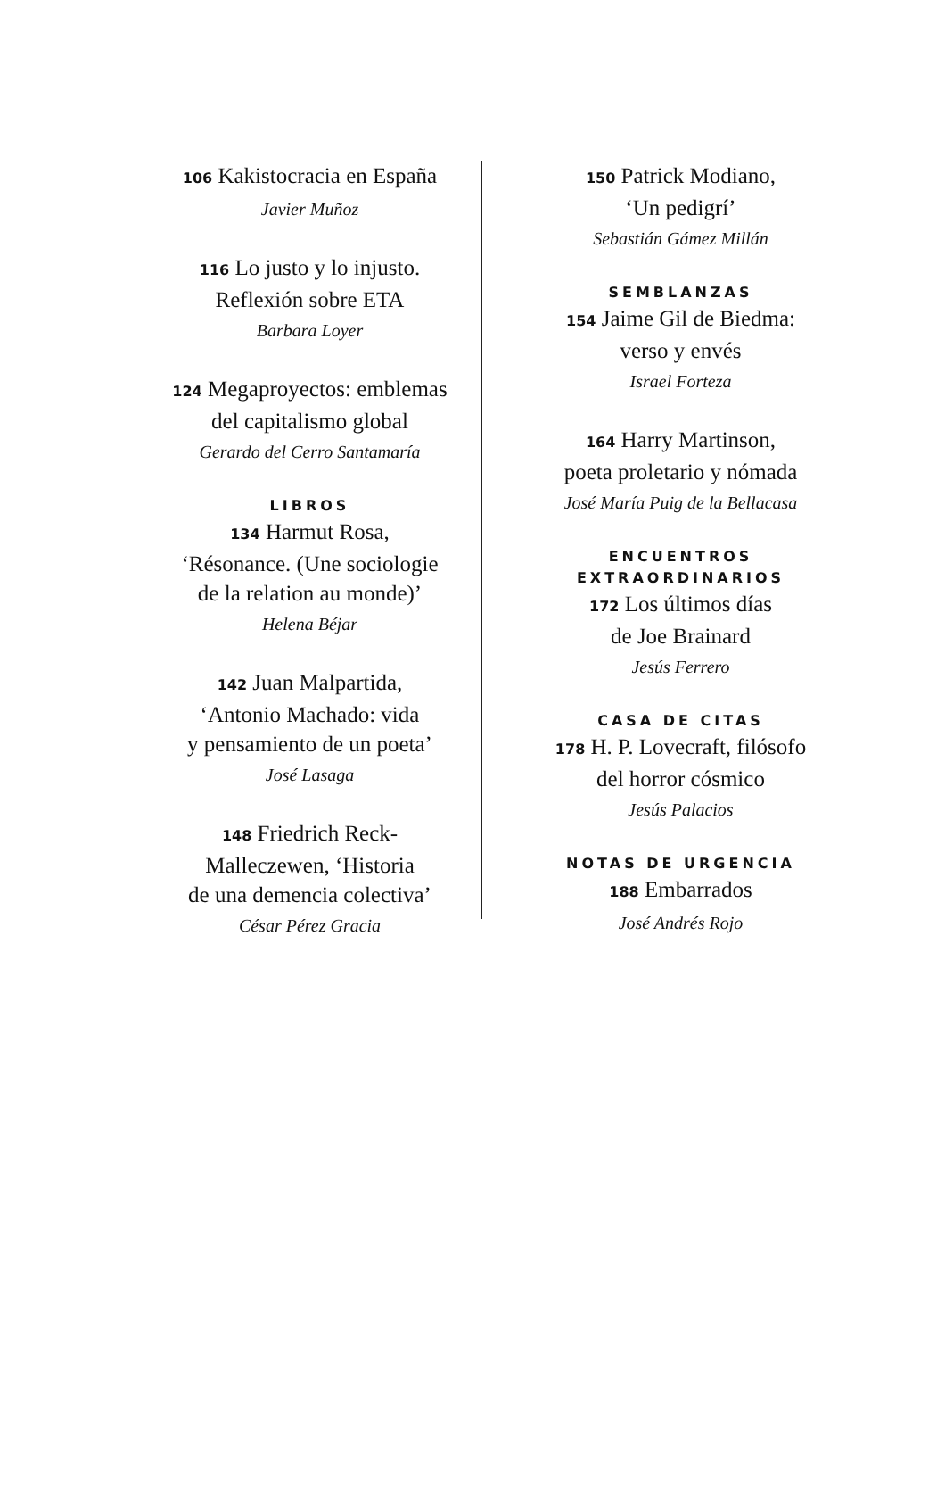106 Kakistocracia en España
Javier Muñoz
116 Lo justo y lo injusto.
Reflexión sobre ETA
Barbara Loyer
124 Megaproyectos: emblemas
del capitalismo global
Gerardo del Cerro Santamaría
LIBROS
134 Harmut Rosa,
‘Résonance. (Une sociologie
de la relation au monde)’
Helena Béjar
142 Juan Malpartida,
‘Antonio Machado: vida
y pensamiento de un poeta’
José Lasaga
148 Friedrich Reck-
Malleczewen, ‘Historia
de una demencia colectiva’
César Pérez Gracia
150 Patrick Modiano,
‘Un pedigrí’
Sebastián Gámez Millán
SEMBLANZAS
154 Jaime Gil de Biedma:
verso y envés
Israel Forteza
164 Harry Martinson,
poeta proletario y nómada
José María Puig de la Bellacasa
ENCUENTROS
EXTRAORDINARIOS
172 Los últimos días
de Joe Brainard
Jesús Ferrero
CASA DE CITAS
178 H. P. Lovecraft, filósofo
del horror cósmico
Jesús Palacios
NOTAS DE URGENCIA
188 Embarrados
José Andrés Rojo